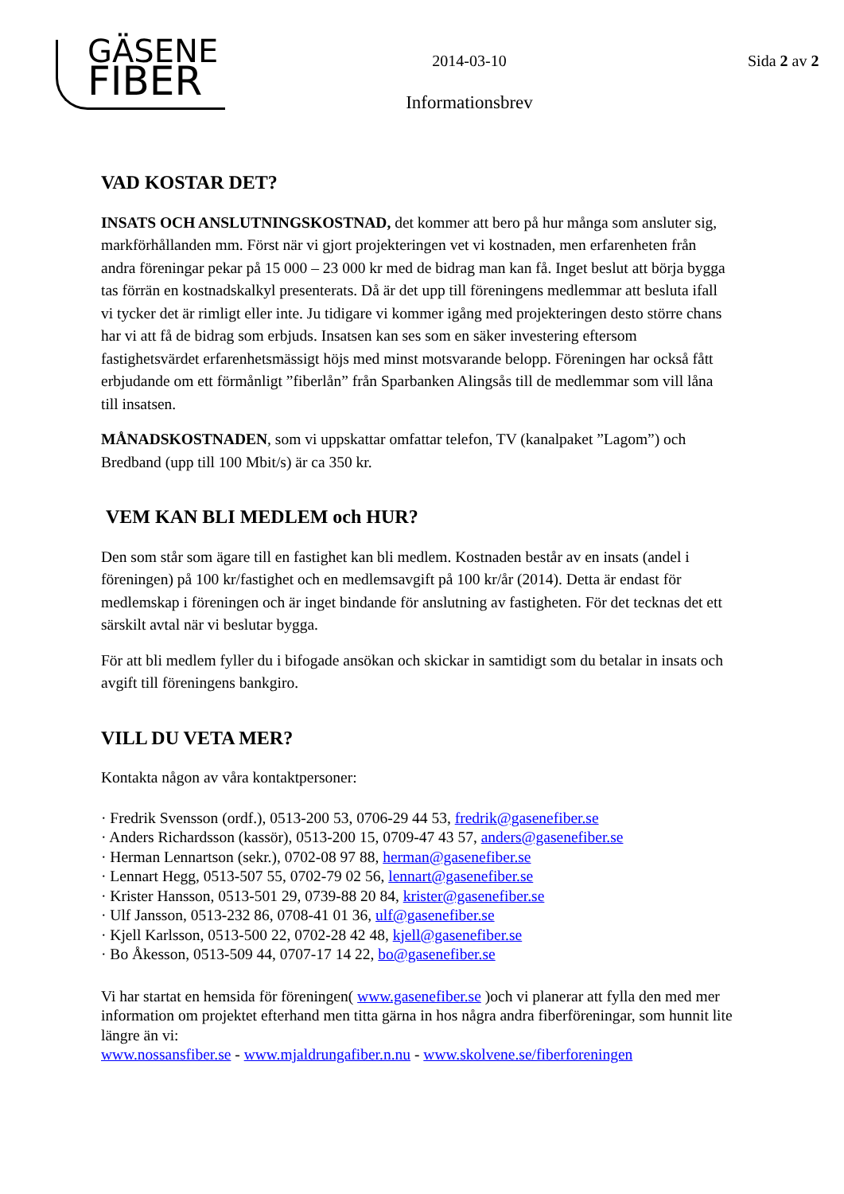GÄSENE
FIBER
2014-03-10
Informationsbrev
Sida 2 av 2
VAD KOSTAR DET?
INSATS OCH ANSLUTNINGSKOSTNAD, det kommer att bero på hur många som ansluter sig, markförhållanden mm. Först när vi gjort projekteringen vet vi kostnaden, men erfarenheten från andra föreningar pekar på 15 000 – 23 000 kr med de bidrag man kan få. Inget beslut att börja bygga tas förrän en kostnadskalkyl presenterats. Då är det upp till föreningens medlemmar att besluta ifall vi tycker det är rimligt eller inte. Ju tidigare vi kommer igång med projekteringen desto större chans har vi att få de bidrag som erbjuds. Insatsen kan ses som en säker investering eftersom fastighetsvärdet erfarenhetsmässigt höjs med minst motsvarande belopp. Föreningen har också fått erbjudande om ett förmånligt ”fiberlån” från Sparbanken Alingsås till de medlemmar som vill låna till insatsen.
MÅNADSKOSTNADEN, som vi uppskattar omfattar telefon, TV (kanalpaket ”Lagom”) och Bredband (upp till 100 Mbit/s) är ca 350 kr.
VEM KAN BLI MEDLEM och HUR?
Den som står som ägare till en fastighet kan bli medlem. Kostnaden består av en insats (andel i föreningen) på 100 kr/fastighet och en medlemsavgift på 100 kr/år (2014). Detta är endast för medlemskap i föreningen och är inget bindande för anslutning av fastigheten. För det tecknas det ett särskilt avtal när vi beslutar bygga.
För att bli medlem fyller du i bifogade ansökan och skickar in samtidigt som du betalar in insats och avgift till föreningens bankgiro.
VILL DU VETA MER?
Kontakta någon av våra kontaktpersoner:
· Fredrik Svensson (ordf.), 0513-200 53, 0706-29 44 53, fredrik@gasenefiber.se
· Anders Richardsson (kassör), 0513-200 15, 0709-47 43 57, anders@gasenefiber.se
· Herman Lennartson (sekr.), 0702-08 97 88, herman@gasenefiber.se
· Lennart Hegg, 0513-507 55, 0702-79 02 56, lennart@gasenefiber.se
· Krister Hansson, 0513-501 29, 0739-88 20 84, krister@gasenefiber.se
· Ulf Jansson, 0513-232 86, 0708-41 01 36, ulf@gasenefiber.se
· Kjell Karlsson, 0513-500 22, 0702-28 42 48, kjell@gasenefiber.se
· Bo Åkesson, 0513-509 44, 0707-17 14 22, bo@gasenefiber.se
Vi har startat en hemsida för föreningen( www.gasenefiber.se )och vi planerar att fylla den med mer information om projektet efterhand men titta gärna in hos några andra fiberföreningar, som hunnit lite längre än vi:
www.nossansfiber.se - www.mjaldrungafiber.n.nu - www.skolvene.se/fiberforeningen